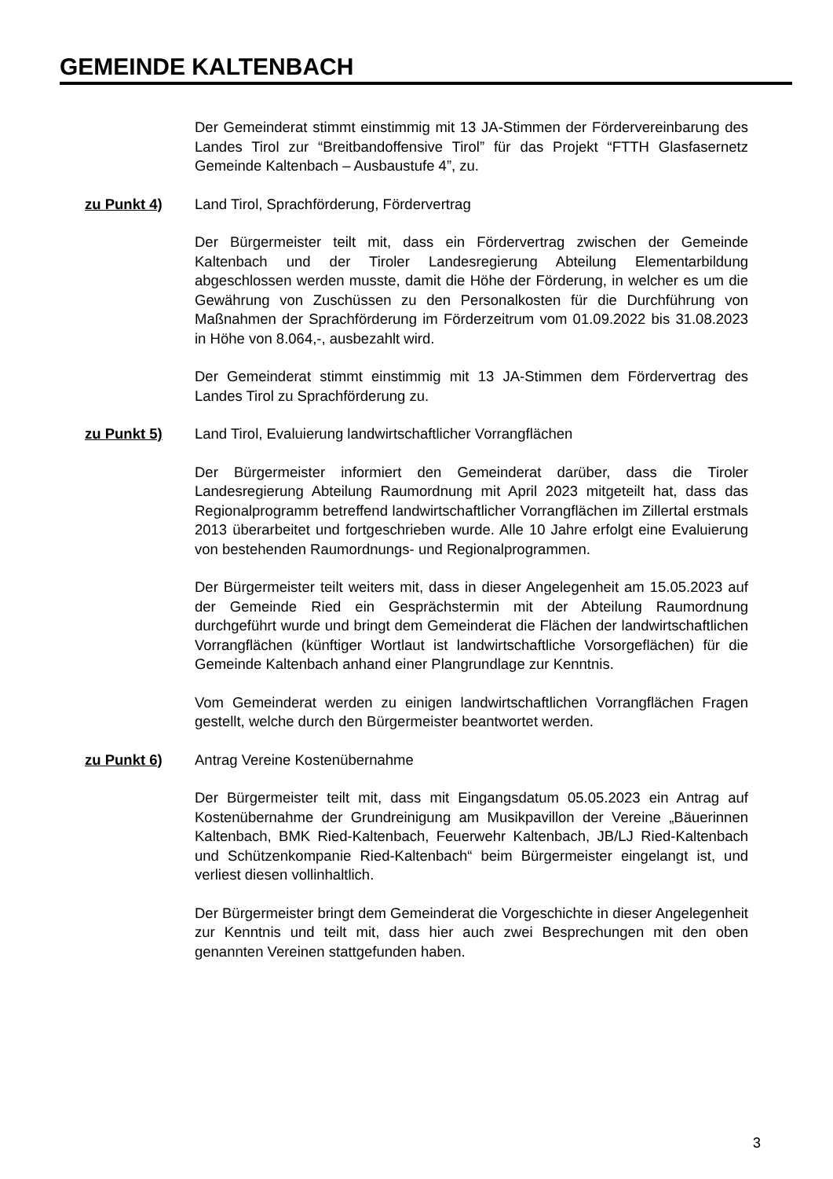GEMEINDE KALTENBACH
Der Gemeinderat stimmt einstimmig mit 13 JA-Stimmen der Fördervereinbarung des Landes Tirol zur “Breitbandoffensive Tirol” für das Projekt “FTTH Glasfasernetz Gemeinde Kaltenbach – Ausbaustufe 4”, zu.
zu Punkt 4) Land Tirol, Sprachförderung, Fördervertrag
Der Bürgermeister teilt mit, dass ein Fördervertrag zwischen der Gemeinde Kaltenbach und der Tiroler Landesregierung Abteilung Elementarbildung abgeschlossen werden musste, damit die Höhe der Förderung, in welcher es um die Gewährung von Zuschüssen zu den Personalkosten für die Durchführung von Maßnahmen der Sprachförderung im Förderzeitrum vom 01.09.2022 bis 31.08.2023 in Höhe von 8.064,-, ausbezahlt wird.
Der Gemeinderat stimmt einstimmig mit 13 JA-Stimmen dem Fördervertrag des Landes Tirol zu Sprachförderung zu.
zu Punkt 5) Land Tirol, Evaluierung landwirtschaftlicher Vorrangflächen
Der Bürgermeister informiert den Gemeinderat darüber, dass die Tiroler Landesregierung Abteilung Raumordnung mit April 2023 mitgeteilt hat, dass das Regionalprogramm betreffend landwirtschaftlicher Vorrangflächen im Zillertal erstmals 2013 überarbeitet und fortgeschrieben wurde. Alle 10 Jahre erfolgt eine Evaluierung von bestehenden Raumordnungs- und Regionalprogrammen.
Der Bürgermeister teilt weiters mit, dass in dieser Angelegenheit am 15.05.2023 auf der Gemeinde Ried ein Gesprächstermin mit der Abteilung Raumordnung durchgeführt wurde und bringt dem Gemeinderat die Flächen der landwirtschaftlichen Vorrangflächen (künftiger Wortlaut ist landwirtschaftliche Vorsorgeflächen) für die Gemeinde Kaltenbach anhand einer Plangrundlage zur Kenntnis.
Vom Gemeinderat werden zu einigen landwirtschaftlichen Vorrangflächen Fragen gestellt, welche durch den Bürgermeister beantwortet werden.
zu Punkt 6) Antrag Vereine Kostenübernahme
Der Bürgermeister teilt mit, dass mit Eingangsdatum 05.05.2023 ein Antrag auf Kostenübernahme der Grundreinigung am Musikpavillon der Vereine „Bäuerinnen Kaltenbach, BMK Ried-Kaltenbach, Feuerwehr Kaltenbach, JB/LJ Ried-Kaltenbach und Schützenkompanie Ried-Kaltenbach“ beim Bürgermeister eingelangt ist, und verliest diesen vollinhaltlich.
Der Bürgermeister bringt dem Gemeinderat die Vorgeschichte in dieser Angelegenheit zur Kenntnis und teilt mit, dass hier auch zwei Besprechungen mit den oben genannten Vereinen stattgefunden haben.
3